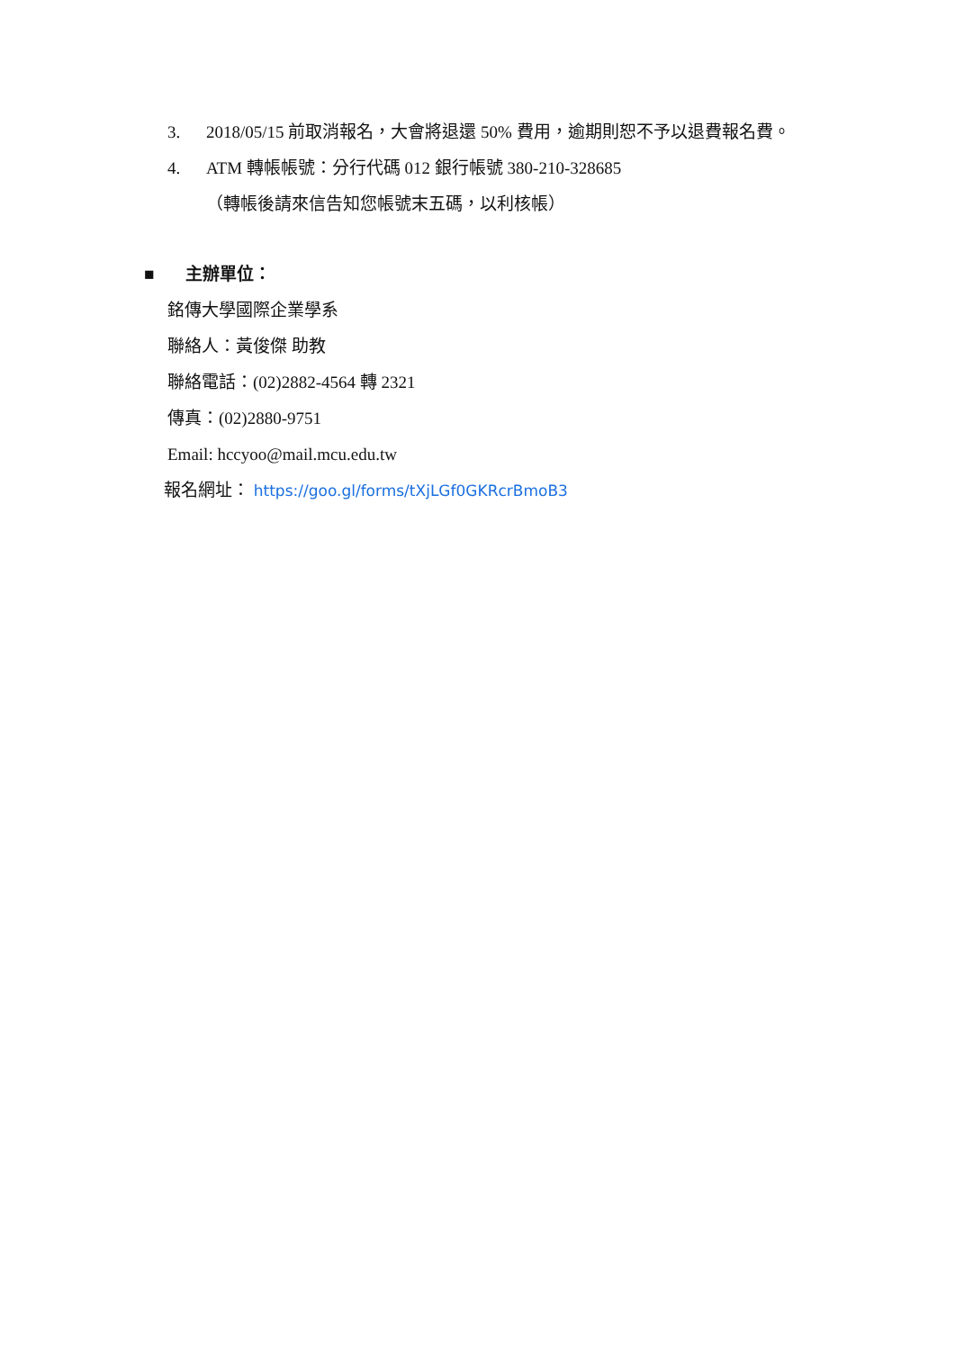3. 2018/05/15 前取消報名，大會將退還 50% 費用，逾期則恕不予以退費報名費。
4. ATM 轉帳帳號：分行代碼 012 銀行帳號 380-210-328685
（轉帳後請來信告知您帳號末五碼，以利核帳）
■ 主辦單位：
銘傳大學國際企業學系
聯絡人：黃俊傑 助教
聯絡電話：(02)2882-4564 轉 2321
傳真：(02)2880-9751
Email: hccyoo@mail.mcu.edu.tw
報名網址： https://goo.gl/forms/tXjLGf0GKRcrBmoB3